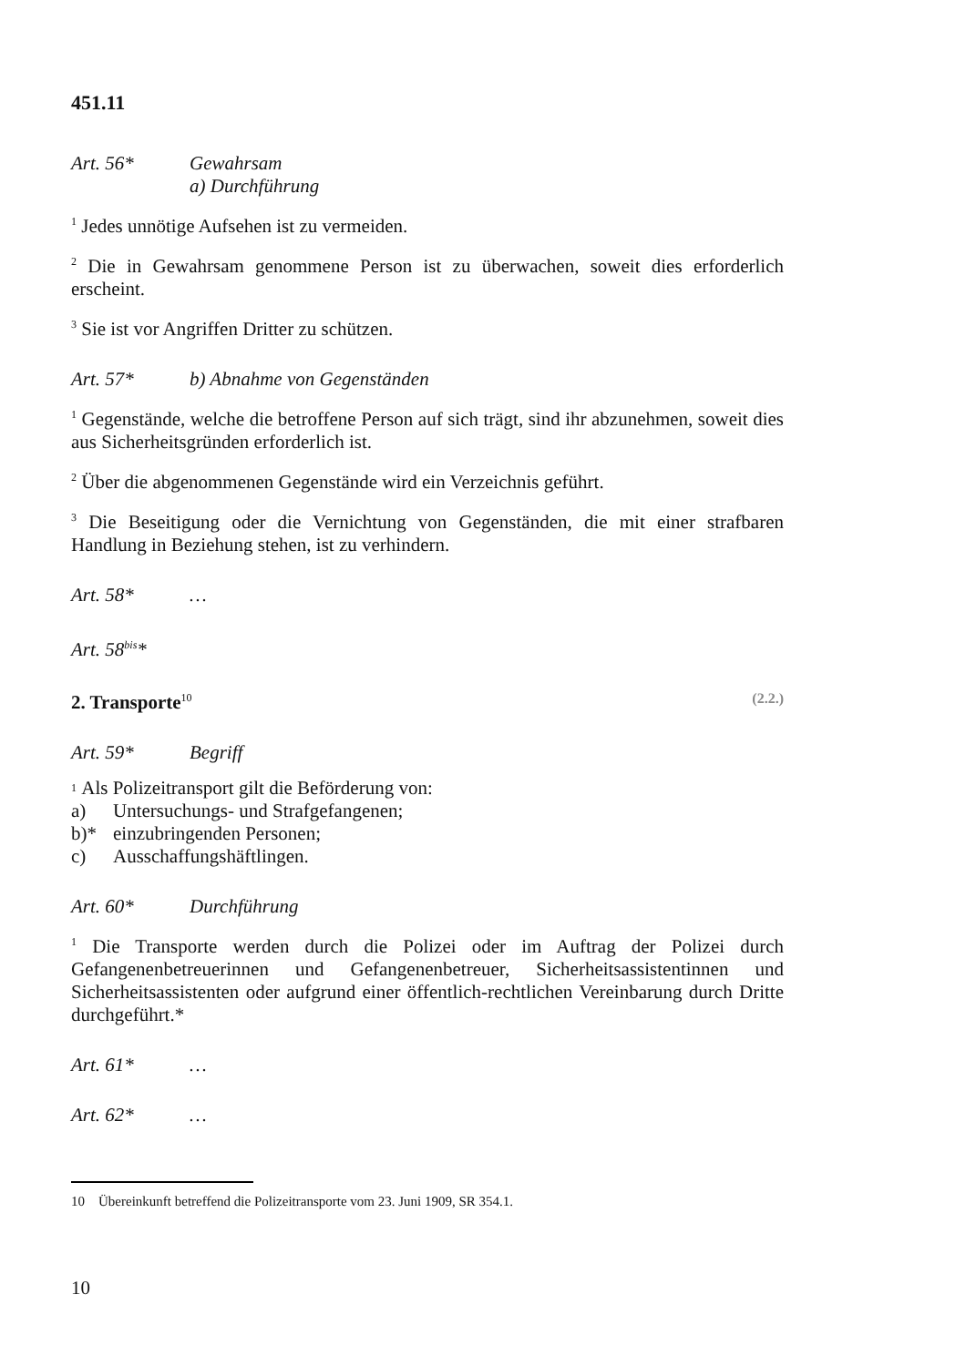451.11
Art. 56* Gewahrsam
a) Durchführung
<sup>1</sup> Jedes unnötige Aufsehen ist zu vermeiden.
<sup>2</sup> Die in Gewahrsam genommene Person ist zu überwachen, soweit dies erforderlich erscheint.
<sup>3</sup> Sie ist vor Angriffen Dritter zu schützen.
Art. 57* b) Abnahme von Gegenständen
<sup>1</sup> Gegenstände, welche die betroffene Person auf sich trägt, sind ihr abzunehmen, soweit dies aus Sicherheitsgründen erforderlich ist.
<sup>2</sup> Über die abgenommenen Gegenstände wird ein Verzeichnis geführt.
<sup>3</sup> Die Beseitigung oder die Vernichtung von Gegenständen, die mit einer strafbaren Handlung in Beziehung stehen, ist zu verhindern.
Art. 58* …
Art. 58<sup>bis</sup>*
2. Transporte<sup>10</sup>
(2.2.)
Art. 59* Begriff
<sup>1</sup> Als Polizeitransport gilt die Beförderung von:
a) Untersuchungs- und Strafgefangenen;
b)* einzubringenden Personen;
c) Ausschaffungshäftlingen.
Art. 60* Durchführung
<sup>1</sup> Die Transporte werden durch die Polizei oder im Auftrag der Polizei durch Gefangenenbetreuerinnen und Gefangenenbetreuer, Sicherheitsassistentinnen und Sicherheitsassistenten oder aufgrund einer öffentlich-rechtlichen Vereinbarung durch Dritte durchgeführt.*
Art. 61* …
Art. 62* …
10 Übereinkunft betreffend die Polizeitransporte vom 23. Juni 1909, SR 354.1.
10